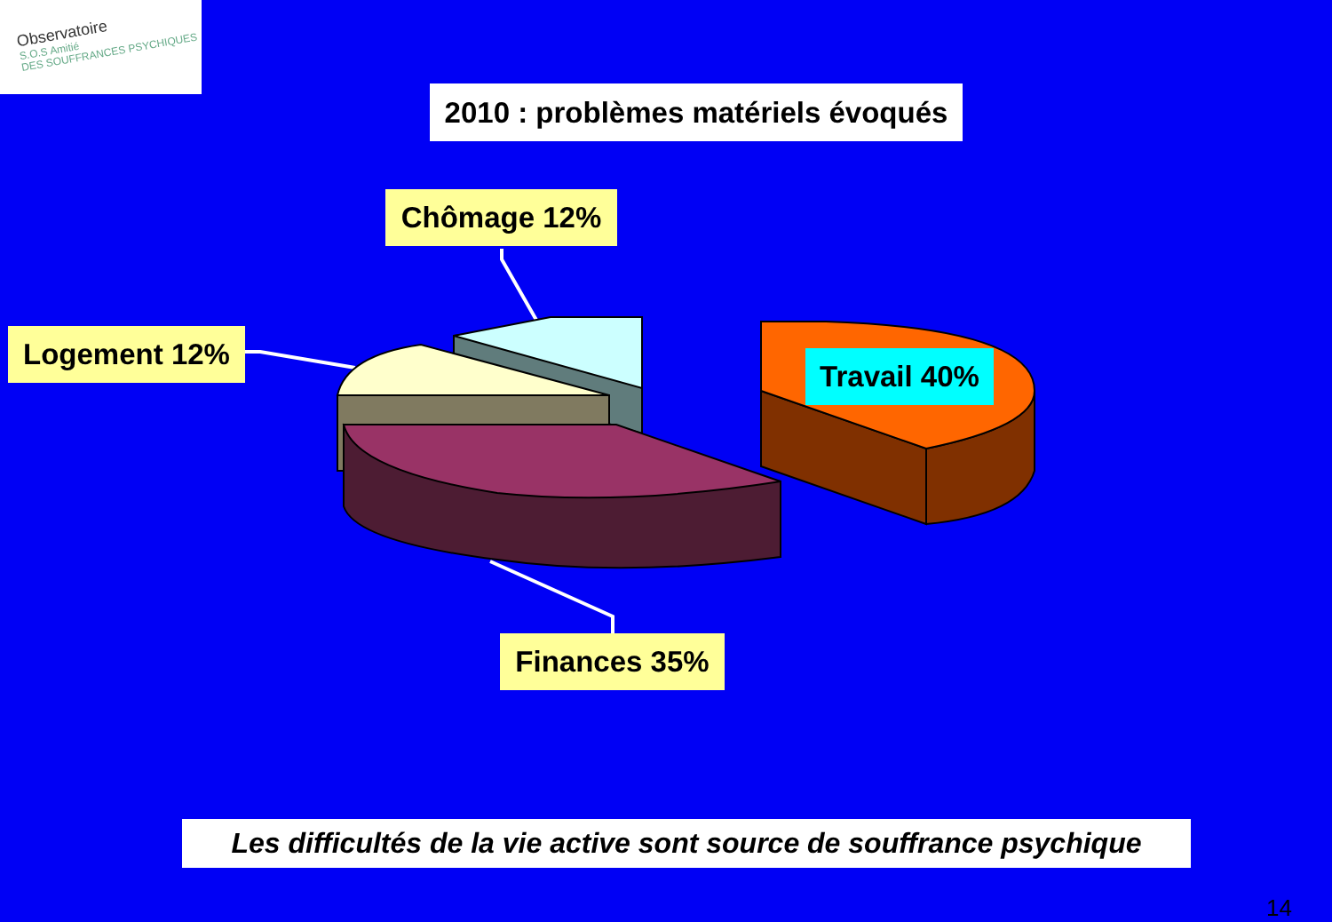Observatoire
S.O.S Amitié
DES SOUFFRANCES PSYCHIQUES
2010 : problèmes matériels évoqués
Chômage 12%
Logement 12%
Travail 40%
Finances 35%
Les difficultés de la vie active sont source de souffrance psychique
14